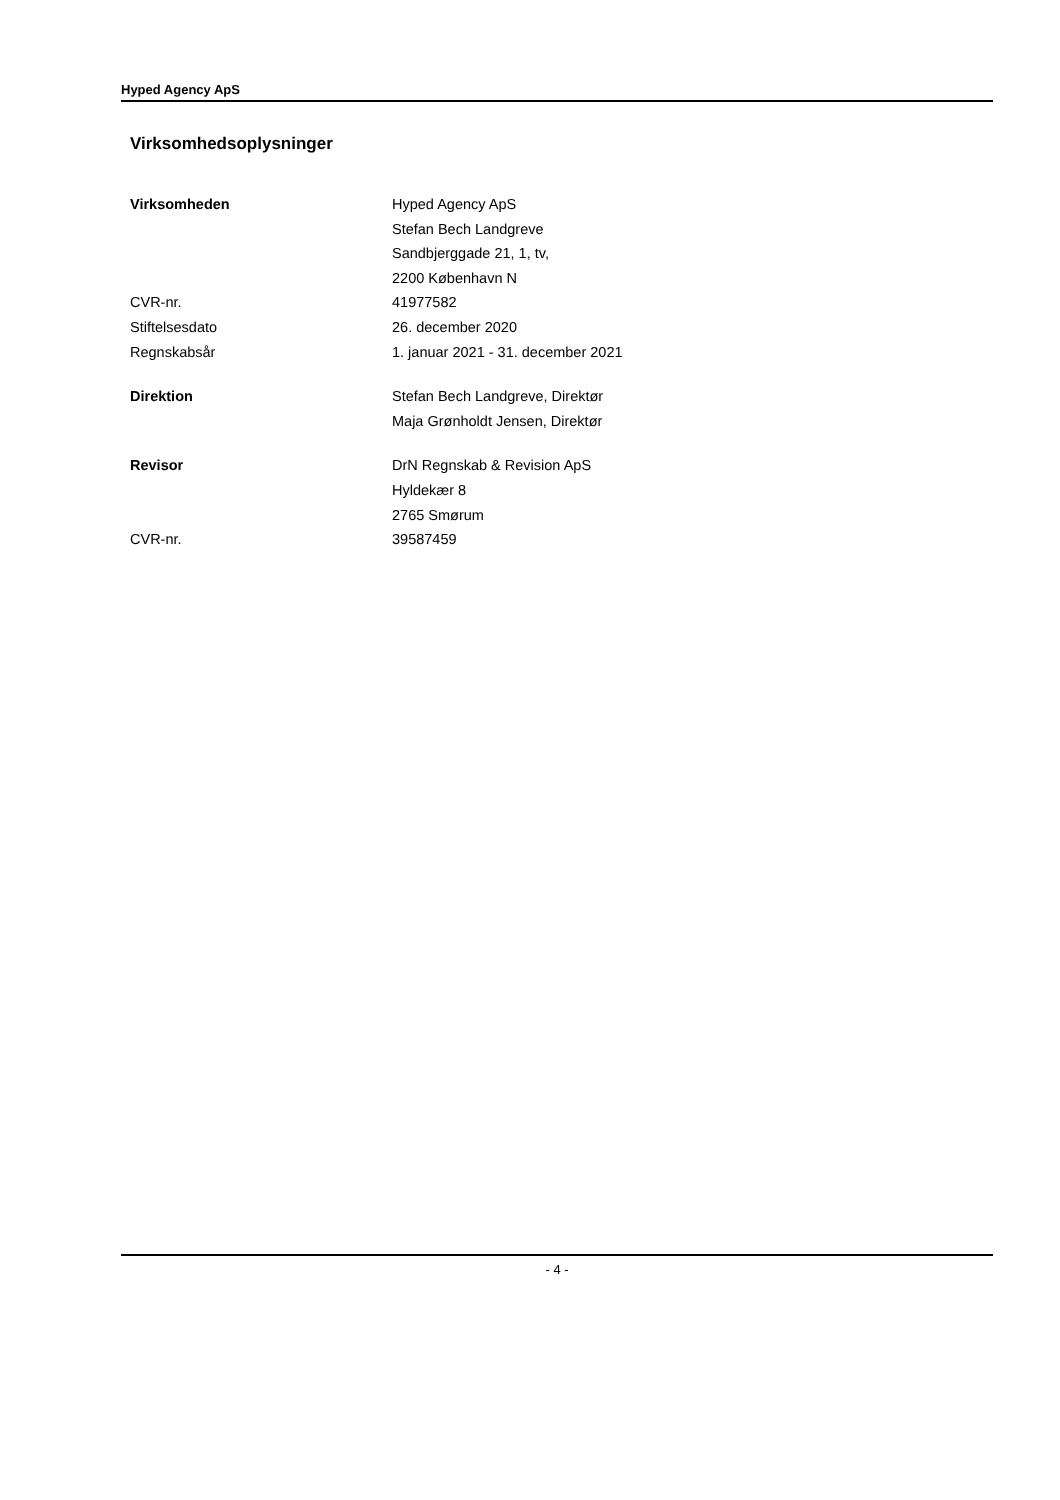Hyped Agency ApS
Virksomhedsoplysninger
| Virksomheden | Hyped Agency ApS |
| | Stefan Bech Landgreve |
| | Sandbjerggade 21, 1, tv, |
| | 2200 København N |
| CVR-nr. | 41977582 |
| Stiftelsesdato | 26. december 2020 |
| Regnskabsår | 1. januar 2021 - 31. december 2021 |
| Direktion | Stefan Bech Landgreve, Direktør |
| | Maja Grønholdt Jensen, Direktør |
| Revisor | DrN Regnskab & Revision ApS |
| | Hyldekær 8 |
| | 2765 Smørum |
| CVR-nr. | 39587459 |
- 4 -